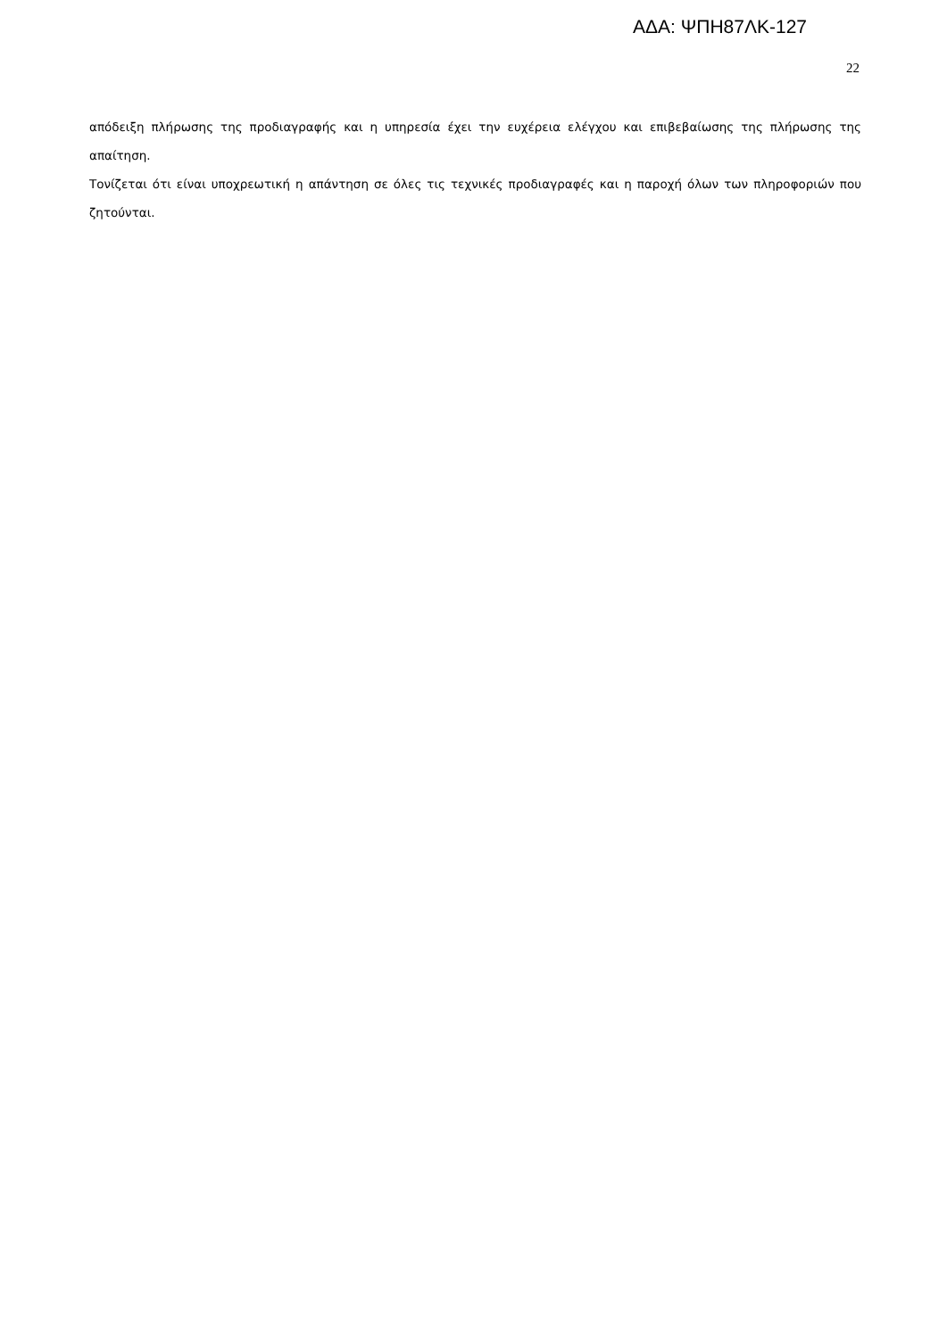ΑΔΑ: ΨΠΗ87ΛΚ-127
22
απόδειξη πλήρωσης της προδιαγραφής και η υπηρεσία έχει την ευχέρεια ελέγχου και επιβεβαίωσης της πλήρωσης της απαίτηση.
Τονίζεται ότι είναι υποχρεωτική η απάντηση σε όλες τις τεχνικές προδιαγραφές και η παροχή όλων των πληροφοριών που ζητούνται.